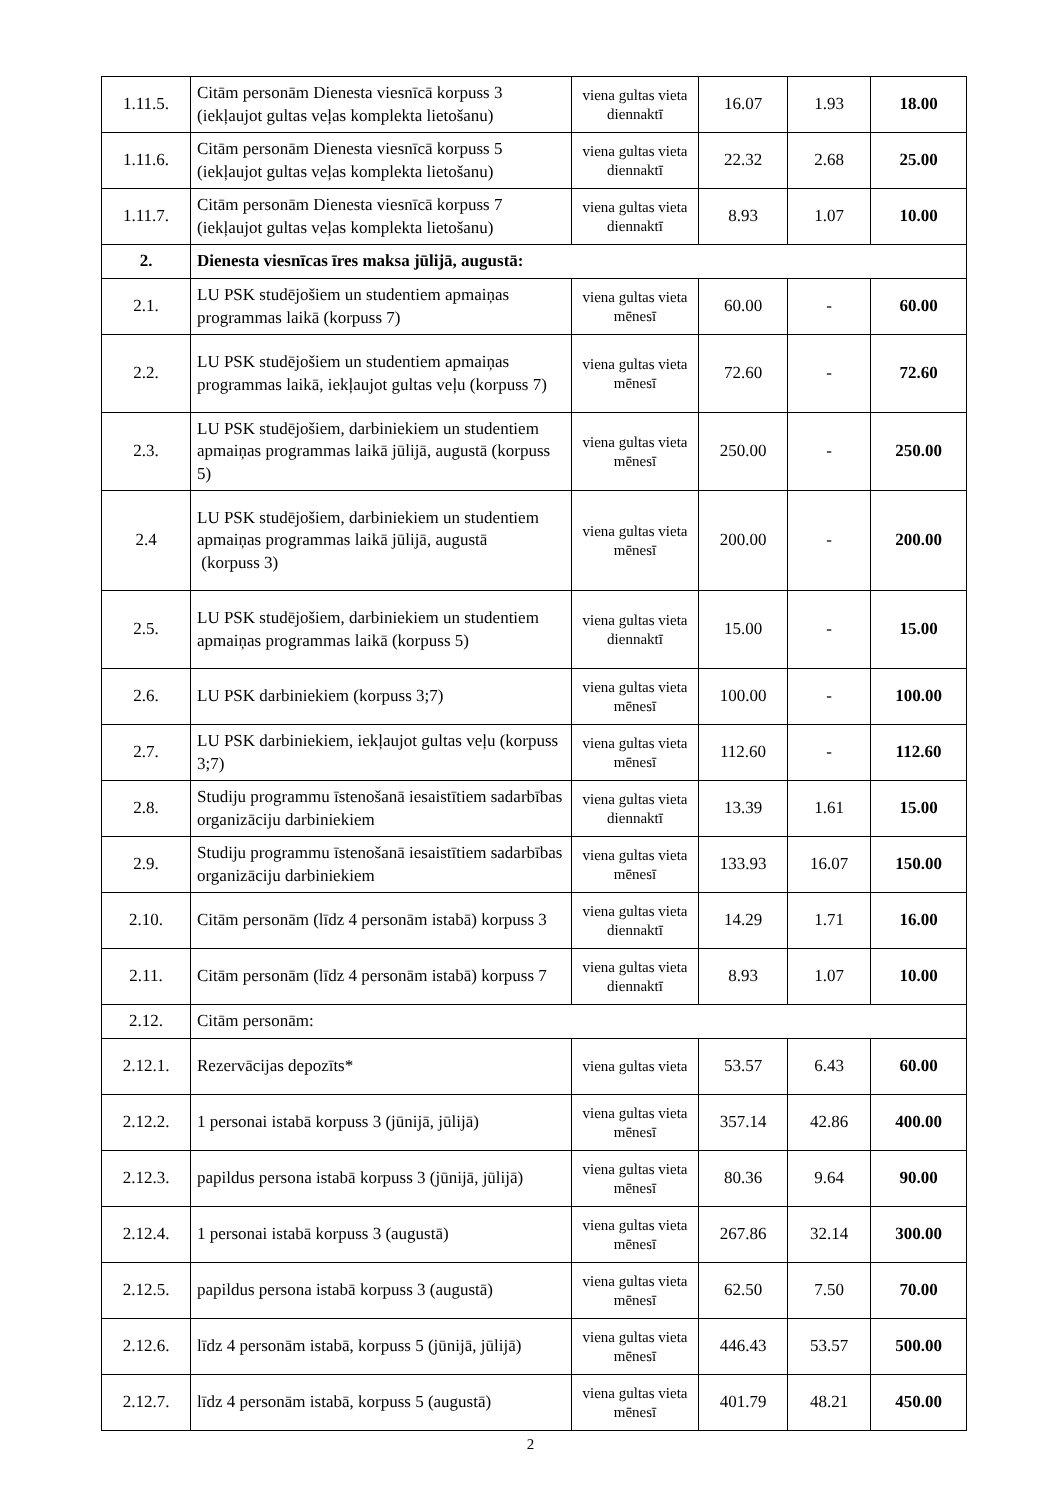| 1.11.5. | Citām personām Dienesta viesnīcā korpuss 3 (iekļaujot gultas veļas komplekta lietošanu) | viena gultas vieta diennaktī | 16.07 | 1.93 | 18.00 |
| 1.11.6. | Citām personām Dienesta viesnīcā korpuss 5 (iekļaujot gultas veļas komplekta lietošanu) | viena gultas vieta diennaktī | 22.32 | 2.68 | 25.00 |
| 1.11.7. | Citām personām Dienesta viesnīcā korpuss 7 (iekļaujot gultas veļas komplekta lietošanu) | viena gultas vieta diennaktī | 8.93 | 1.07 | 10.00 |
| 2. | Dienesta viesnīcas īres maksa jūlijā, augustā: | | | | |
| 2.1. | LU PSK studējošiem un studentiem apmaiņas programmas laikā (korpuss 7) | viena gultas vieta mēnesī | 60.00 | - | 60.00 |
| 2.2. | LU PSK studējošiem un studentiem apmaiņas programmas laikā, iekļaujot gultas veļu (korpuss 7) | viena gultas vieta mēnesī | 72.60 | - | 72.60 |
| 2.3. | LU PSK studējošiem, darbiniekiem un studentiem apmaiņas programmas laikā jūlijā, augustā (korpuss 5) | viena gultas vieta mēnesī | 250.00 | - | 250.00 |
| 2.4 | LU PSK studējošiem, darbiniekiem un studentiem apmaiņas programmas laikā jūlijā, augustā (korpuss 3) | viena gultas vieta mēnesī | 200.00 | - | 200.00 |
| 2.5. | LU PSK studējošiem, darbiniekiem un studentiem apmaiņas programmas laikā (korpuss 5) | viena gultas vieta diennaktī | 15.00 | - | 15.00 |
| 2.6. | LU PSK darbiniekiem (korpuss 3;7) | viena gultas vieta mēnesī | 100.00 | - | 100.00 |
| 2.7. | LU PSK darbiniekiem, iekļaujot gultas veļu (korpuss 3;7) | viena gultas vieta mēnesī | 112.60 | - | 112.60 |
| 2.8. | Studiju programmu īstenošanā iesaistītiem sadarbības organizāciju darbiniekiem | viena gultas vieta diennaktī | 13.39 | 1.61 | 15.00 |
| 2.9. | Studiju programmu īstenošanā iesaistītiem sadarbības organizāciju darbiniekiem | viena gultas vieta mēnesī | 133.93 | 16.07 | 150.00 |
| 2.10. | Citām personām (līdz 4 personām istabā) korpuss 3 | viena gultas vieta diennaktī | 14.29 | 1.71 | 16.00 |
| 2.11. | Citām personām (līdz 4 personām istabā) korpuss 7 | viena gultas vieta diennaktī | 8.93 | 1.07 | 10.00 |
| 2.12. | Citām personām: | | | | |
| 2.12.1. | Rezervācijas depozīts* | viena gultas vieta | 53.57 | 6.43 | 60.00 |
| 2.12.2. | 1 personai istabā korpuss 3 (jūnijā, jūlijā) | viena gultas vieta mēnesī | 357.14 | 42.86 | 400.00 |
| 2.12.3. | papildus persona istabā korpuss 3 (jūnijā, jūlijā) | viena gultas vieta mēnesī | 80.36 | 9.64 | 90.00 |
| 2.12.4. | 1 personai istabā korpuss 3 (augustā) | viena gultas vieta mēnesī | 267.86 | 32.14 | 300.00 |
| 2.12.5. | papildus persona istabā korpuss 3 (augustā) | viena gultas vieta mēnesī | 62.50 | 7.50 | 70.00 |
| 2.12.6. | līdz 4 personām istabā, korpuss 5 (jūnijā, jūlijā) | viena gultas vieta mēnesī | 446.43 | 53.57 | 500.00 |
| 2.12.7. | līdz 4 personām istabā, korpuss 5 (augustā) | viena gultas vieta mēnesī | 401.79 | 48.21 | 450.00 |
2